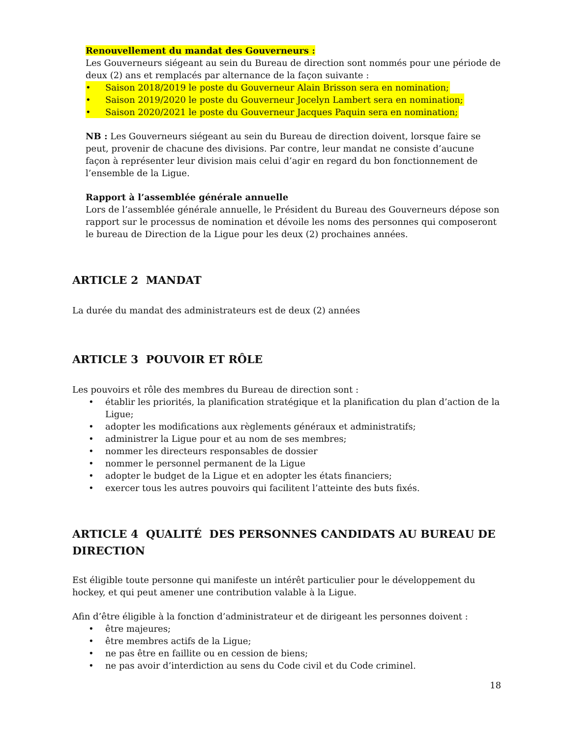Renouvellement du mandat des Gouverneurs :
Les Gouverneurs siégeant au sein du Bureau de direction sont nommés pour une période de deux (2) ans et remplacés par alternance de la façon suivante :
• Saison 2018/2019 le poste du Gouverneur Alain Brisson sera en nomination;
• Saison 2019/2020 le poste du Gouverneur Jocelyn Lambert sera en nomination;
• Saison 2020/2021 le poste du Gouverneur Jacques Paquin sera en nomination;
NB : Les Gouverneurs siégeant au sein du Bureau de direction doivent, lorsque faire se peut, provenir de chacune des divisions. Par contre, leur mandat ne consiste d’aucune façon à représenter leur division mais celui d’agir en regard du bon fonctionnement de l’ensemble de la Ligue.
Rapport à l’assemblée générale annuelle
Lors de l’assemblée générale annuelle, le Président du Bureau des Gouverneurs dépose son rapport sur le processus de nomination et dévoile les noms des personnes qui composeront le bureau de Direction de la Ligue pour les deux (2) prochaines années.
ARTICLE 2 MANDAT
La durée du mandat des administrateurs est de deux (2) années
ARTICLE 3 POUVOIR ET RÔLE
Les pouvoirs et rôle des membres du Bureau de direction sont :
• établir les priorités, la planification stratégique et la planification du plan d’action de la Ligue;
• adopter les modifications aux règlements généraux et administratifs;
• administrer la Ligue pour et au nom de ses membres;
• nommer les directeurs responsables de dossier
• nommer le personnel permanent de la Ligue
• adopter le budget de la Ligue et en adopter les états financiers;
• exercer tous les autres pouvoirs qui facilitent l’atteinte des buts fixés.
ARTICLE 4 QUALITÉ DES PERSONNES CANDIDATS AU BUREAU DE DIRECTION
Est éligible toute personne qui manifeste un intérêt particulier pour le développement du hockey, et qui peut amener une contribution valable à la Ligue.
Afin d’être éligible à la fonction d’administrateur et de dirigeant les personnes doivent :
• être majeures;
• être membres actifs de la Ligue;
• ne pas être en faillite ou en cession de biens;
• ne pas avoir d’interdiction au sens du Code civil et du Code criminel.
18